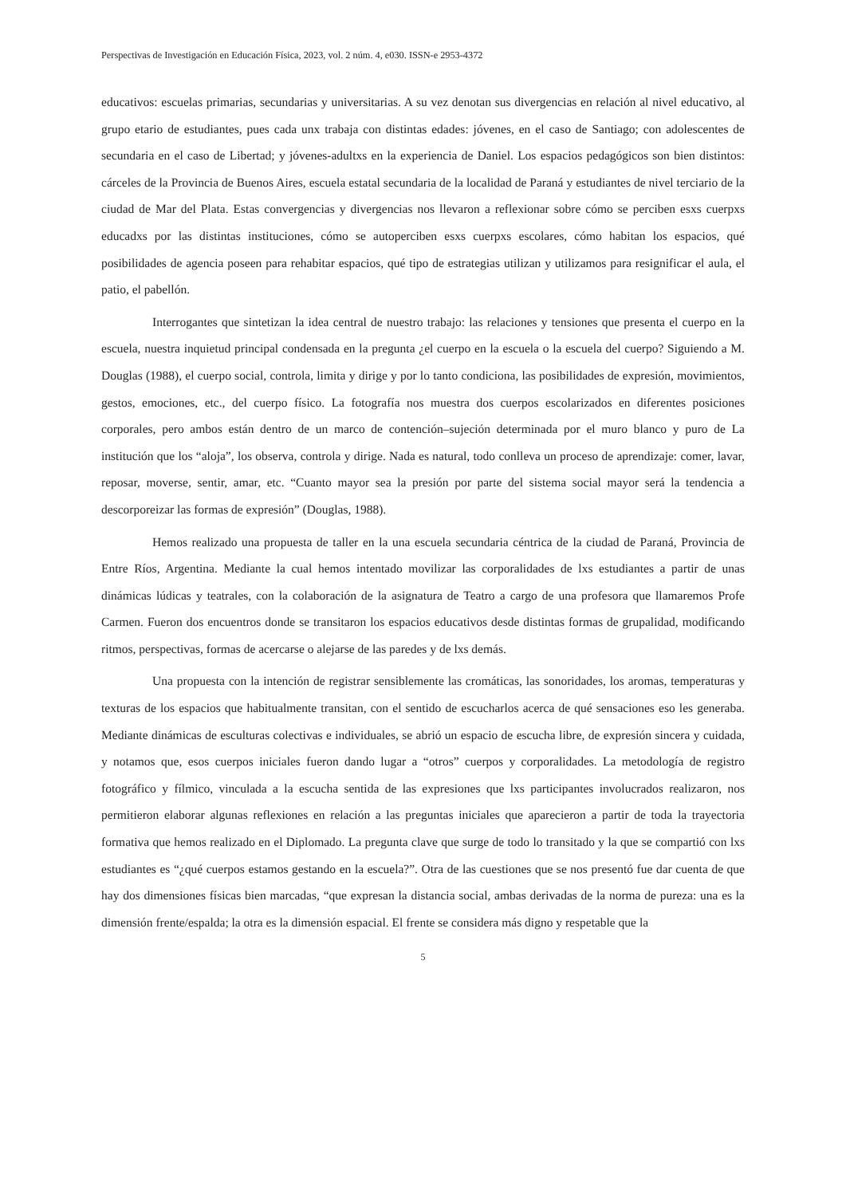Perspectivas de Investigación en Educación Física, 2023, vol. 2 núm. 4, e030. ISSN-e 2953-4372
educativos: escuelas primarias, secundarias y universitarias. A su vez denotan sus divergencias en relación al nivel educativo, al grupo etario de estudiantes, pues cada unx trabaja con distintas edades: jóvenes, en el caso de Santiago; con adolescentes de secundaria en el caso de Libertad; y jóvenes-adultxs en la experiencia de Daniel. Los espacios pedagógicos son bien distintos: cárceles de la Provincia de Buenos Aires, escuela estatal secundaria de la localidad de Paraná y estudiantes de nivel terciario de la ciudad de Mar del Plata. Estas convergencias y divergencias nos llevaron a reflexionar sobre cómo se perciben esxs cuerpxs educadxs por las distintas instituciones, cómo se autoperciben esxs cuerpxs escolares, cómo habitan los espacios, qué posibilidades de agencia poseen para rehabitar espacios, qué tipo de estrategias utilizan y utilizamos para resignificar el aula, el patio, el pabellón.
Interrogantes que sintetizan la idea central de nuestro trabajo: las relaciones y tensiones que presenta el cuerpo en la escuela, nuestra inquietud principal condensada en la pregunta ¿el cuerpo en la escuela o la escuela del cuerpo? Siguiendo a M. Douglas (1988), el cuerpo social, controla, limita y dirige y por lo tanto condiciona, las posibilidades de expresión, movimientos, gestos, emociones, etc., del cuerpo físico. La fotografía nos muestra dos cuerpos escolarizados en diferentes posiciones corporales, pero ambos están dentro de un marco de contención–sujeción determinada por el muro blanco y puro de La institución que los “aloja”, los observa, controla y dirige. Nada es natural, todo conlleva un proceso de aprendizaje: comer, lavar, reposar, moverse, sentir, amar, etc. “Cuanto mayor sea la presión por parte del sistema social mayor será la tendencia a descorporeizar las formas de expresión” (Douglas, 1988).
Hemos realizado una propuesta de taller en la una escuela secundaria céntrica de la ciudad de Paraná, Provincia de Entre Ríos, Argentina. Mediante la cual hemos intentado movilizar las corporalidades de lxs estudiantes a partir de unas dinámicas lúdicas y teatrales, con la colaboración de la asignatura de Teatro a cargo de una profesora que llamaremos Profe Carmen. Fueron dos encuentros donde se transitaron los espacios educativos desde distintas formas de grupalidad, modificando ritmos, perspectivas, formas de acercarse o alejarse de las paredes y de lxs demás.
Una propuesta con la intención de registrar sensiblemente las cromáticas, las sonoridades, los aromas, temperaturas y texturas de los espacios que habitualmente transitan, con el sentido de escucharlos acerca de qué sensaciones eso les generaba. Mediante dinámicas de esculturas colectivas e individuales, se abrió un espacio de escucha libre, de expresión sincera y cuidada, y notamos que, esos cuerpos iniciales fueron dando lugar a “otros” cuerpos y corporalidades. La metodología de registro fotográfico y fílmico, vinculada a la escucha sentida de las expresiones que lxs participantes involucrados realizaron, nos permitieron elaborar algunas reflexiones en relación a las preguntas iniciales que aparecieron a partir de toda la trayectoria formativa que hemos realizado en el Diplomado. La pregunta clave que surge de todo lo transitado y la que se compartió con lxs estudiantes es “¿qué cuerpos estamos gestando en la escuela?”. Otra de las cuestiones que se nos presentó fue dar cuenta de que hay dos dimensiones físicas bien marcadas, “que expresan la distancia social, ambas derivadas de la norma de pureza: una es la dimensión frente/espalda; la otra es la dimensión espacial. El frente se considera más digno y respetable que la
5